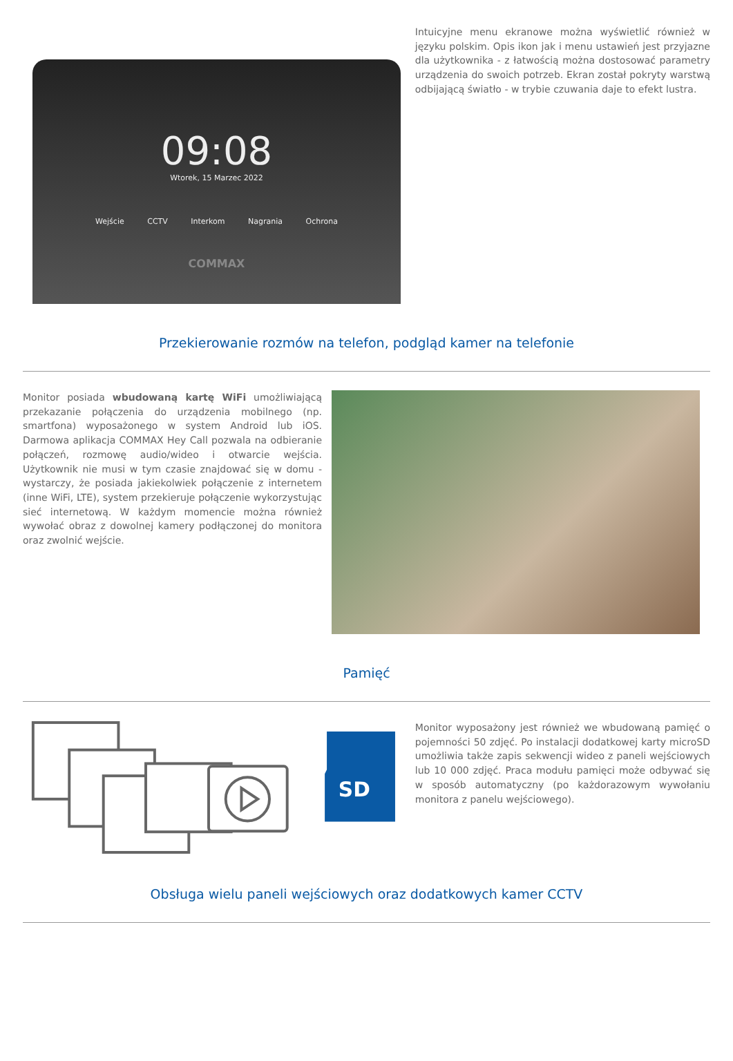09:08
Wtorek, 15 Marzec 2022
Wejście CCTV Interkom Nagrania Ochrona
COMMAX
Intuicyjne menu ekranowe można wyświetlić również w języku polskim. Opis ikon jak i menu ustawień jest przyjazne dla użytkownika - z łatwością można dostosować parametry urządzenia do swoich potrzeb. Ekran został pokryty warstwą odbijającą światło - w trybie czuwania daje to efekt lustra.
Przekierowanie rozmów na telefon, podgląd kamer na telefonie
Monitor posiada wbudowaną kartę WiFi umożliwiającą przekazanie połączenia do urządzenia mobilnego (np. smartfona) wyposażonego w system Android lub iOS. Darmowa aplikacja COMMAX Hey Call pozwala na odbieranie połączeń, rozmowę audio/wideo i otwarcie wejścia. Użytkownik nie musi w tym czasie znajdować się w domu - wystarczy, że posiada jakiekolwiek połączenie z internetem (inne WiFi, LTE), system przekieruje połączenie wykorzystując sieć internetową. W każdym momencie można również wywołać obraz z dowolnej kamery podłączonej do monitora oraz zwolnić wejście.
Pamięć
SD
Monitor wyposażony jest również we wbudowaną pamięć o pojemności 50 zdjęć. Po instalacji dodatkowej karty microSD umożliwia także zapis sekwencji wideo z paneli wejściowych lub 10 000 zdjęć. Praca modułu pamięci może odbywać się w sposób automatyczny (po każdorazowym wywołaniu monitora z panelu wejściowego).
Obsługa wielu paneli wejściowych oraz dodatkowych kamer CCTV